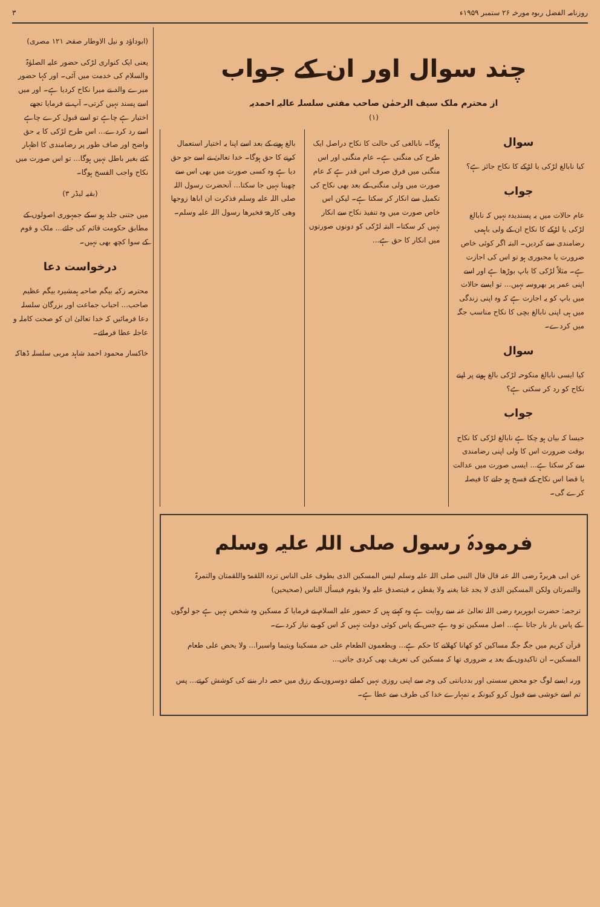روزنامہ الفضل ربوہ مورخہ ۲۶ ستمبر ۱۹۵۹ء ۳
چند سوال اور ان کے جواب
از محترم ملک سیف الرحمٰن صاحب مفتی سلسلہ عالیہ احمدیہ
(۱)
سوال
کیا نابالغ لڑکی یا لڑکے کا نکاح جائز ہے؟
جواب
عام حالات میں یہ پسندیدہ نہیں کہ نابالغ لڑکی یا لڑکے کا نکاح ان کے ولی باہمی رضامندی سے کردیں۔ البتہ اگر کوئی خاص ضرورت یا مجبوری ہو تو اس کی اجازت ہے۔ مثلاً لڑکی کا باپ بوڑھا ہے اور اسے اپنی عمر پر بھروسہ نہیں... تو ایسے حالات میں باپ کو یہ اجازت ہے کہ وہ اپنی زندگی میں ہی اپنی نابالغ بچی کا نکاح مناسب جگہ میں کردے۔
سوال
کیا ایسی نابالغ منکوحہ لڑکی بالغ ہونے پر اپنے نکاح کو رد کر سکتی ہے؟
جواب
جیسا کہ بیان ہو چکا ہے نابالغ لڑکی کا نکاح بوقت ضرورت اس کا ولی اپنی رضامندی سے کر سکتا ہے... ایسی صورت میں عدالت یا قضا اس نکاح کے فسخ ہو جانے کا فیصلہ کرے گی۔
ہوگا۔ نابالغی کی حالت کا نکاح دراصل ایک طرح کی منگنی ہے۔ عام منگنی اور اس منگنی میں فرق صرف اس قدر ہے کہ عام صورت میں ولی منگنی کے بعد بھی نکاح کی تکمیل سے انکار کر سکتا ہے۔ لیکن اس خاص صورت میں وہ تنفیذ نکاح سے انکار نہیں کر سکتا۔ البتہ لڑکی کو دونوں صورتوں میں انکار کا حق ہے...
بالغ ہونے کے بعد اسے اپنا یہ اختیار استعمال کرنے کا حق ہوگا۔ خدا تعالیٰ نے اسے جو حق دیا ہے وہ کسی صورت میں بھی اس سے چھینا نہیں جا سکتا... آنحضرت رسول اللہ صلی اللہ علیہ وسلم فذکرت ان اباھا زوجھا وھی کارھۃ فخیرھا رسول اللہ علیہ وسلم۔
فرمودۂ رسول صلی اللہ علیہ وسلم
عن ابی ھریرۃ رضی اللہ عنہ قال قال النبی صلی اللہ علیہ وسلم لیس المسکین الذی یطوف علی الناس تردہ اللقمۃ واللقمتان والتمرۃ والتمرتان ولکن المسکین الذی لا یجد غنا یغنیہ ولا یفطن بہ فیتصدق علیہ ولا یقوم فیسأل الناس (صحیحین)
ترجمہ: حضرت ابوہریرہ رضی اللہ تعالیٰ عنہ سے روایت ہے وہ کہتے ہیں کہ حضور علیہ السلام نے فرمایا کہ مسکین وہ شخص نہیں ہے جو لوگوں کے پاس بار بار جاتا ہے... اصل مسکین تو وہ ہے جس کے پاس کوئی دولت نہیں کہ اس کو بے نیاز کردے۔
قرآن کریم میں جگہ جگہ مساکین کو کھانا کھلانے کا حکم ہے... ویطعمون الطعام علی حبہ مسکینا ویتیما واسیرا... ولا یحض علی طعام المسکین۔ ان تاکیدوں کے بعد یہ ضروری تھا کہ مسکین کی تعریف بھی کردی جاتی...
ورنہ ایسے لوگ جو محض سستی اور بددیانتی کی وجہ سے اپنی روزی نہیں کماتے دوسروں کے رزق میں حصہ دار بننے کی کوشش کرتے... پس تم اسے خوشی سے قبول کرو کیونکہ یہ تمہارے خدا کی طرف سے عطا ہے۔
(ابوداؤد و نیل الاوطار صفحہ ۱۲۱ مصری)
یعنی ایک کنواری لڑکی حضور علیہ الصلوٰۃ والسلام کی خدمت میں آئی۔ اور کہا حضور میرے والد نے میرا نکاح کردیا ہے۔ اور میں اسے پسند نہیں کرتی۔ آپ نے فرمایا تجھے اختیار ہے چاہے تو اسے قبول کرے چاہے اسے رد کردے... اس طرح لڑکی کا یہ حق واضح اور صاف طور پر رضامندی کا اظہار کئے بغیر باطل نہیں ہوگا... تو اس صورت میں نکاح واجب الفسخ ہوگا۔
(بقیہ لیڈر ۳)
میں جتنی جلد ہو سکے جمہوری اصولوں کے مطابق حکومت قائم کی جائے... ملک و قوم کے سوا کچھ بھی نہیں۔
درخواست دعا
محترمہ زکیہ بیگم صاحبہ ہمشیرہ بیگم عظیم صاحب... احباب جماعت اور بزرگان سلسلہ دعا فرمائیں کہ خدا تعالیٰ ان کو صحت کاملہ و عاجلہ عطا فرمائے۔
خاکسار محمود احمد شاہد مربی سلسلہ ڈھاکہ